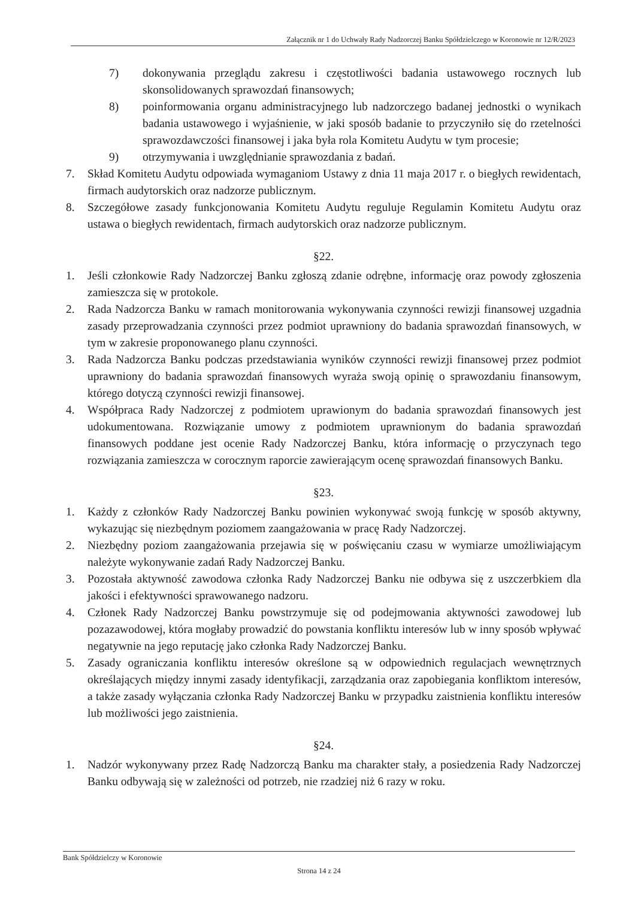Załącznik nr 1 do Uchwały Rady Nadzorczej Banku Spółdzielczego w Koronowie nr 12/R/2023
7) dokonywania przeglądu zakresu i częstotliwości badania ustawowego rocznych lub skonsolidowanych sprawozdań finansowych;
8) poinformowania organu administracyjnego lub nadzorczego badanej jednostki o wynikach badania ustawowego i wyjaśnienie, w jaki sposób badanie to przyczyniło się do rzetelności sprawozdawczości finansowej i jaka była rola Komitetu Audytu w tym procesie;
9) otrzymywania i uwzględnianie sprawozdania z badań.
7. Skład Komitetu Audytu odpowiada wymaganiom Ustawy z dnia 11 maja 2017 r. o biegłych rewidentach, firmach audytorskich oraz nadzorze publicznym.
8. Szczegółowe zasady funkcjonowania Komitetu Audytu reguluje Regulamin Komitetu Audytu oraz ustawa o biegłych rewidentach, firmach audytorskich oraz nadzorze publicznym.
§22.
1. Jeśli członkowie Rady Nadzorczej Banku zgłoszą zdanie odrębne, informację oraz powody zgłoszenia zamieszcza się w protokole.
2. Rada Nadzorcza Banku w ramach monitorowania wykonywania czynności rewizji finansowej uzgadnia zasady przeprowadzania czynności przez podmiot uprawniony do badania sprawozdań finansowych, w tym w zakresie proponowanego planu czynności.
3. Rada Nadzorcza Banku podczas przedstawiania wyników czynności rewizji finansowej przez podmiot uprawniony do badania sprawozdań finansowych wyraża swoją opinię o sprawozdaniu finansowym, którego dotyczą czynności rewizji finansowej.
4. Współpraca Rady Nadzorczej z podmiotem uprawionym do badania sprawozdań finansowych jest udokumentowana. Rozwiązanie umowy z podmiotem uprawnionym do badania sprawozdań finansowych poddane jest ocenie Rady Nadzorczej Banku, która informację o przyczynach tego rozwiązania zamieszcza w corocznym raporcie zawierającym ocenę sprawozdań finansowych Banku.
§23.
1. Każdy z członków Rady Nadzorczej Banku powinien wykonywać swoją funkcję w sposób aktywny, wykazując się niezbędnym poziomem zaangażowania w pracę Rady Nadzorczej.
2. Niezbędny poziom zaangażowania przejawia się w poświęcaniu czasu w wymiarze umożliwiającym należyte wykonywanie zadań Rady Nadzorczej Banku.
3. Pozostała aktywność zawodowa członka Rady Nadzorczej Banku nie odbywa się z uszczerbkiem dla jakości i efektywności sprawowanego nadzoru.
4. Członek Rady Nadzorczej Banku powstrzymuje się od podejmowania aktywności zawodowej lub pozazawodowej, która mogłaby prowadzić do powstania konfliktu interesów lub w inny sposób wpływać negatywnie na jego reputację jako członka Rady Nadzorczej Banku.
5. Zasady ograniczania konfliktu interesów określone są w odpowiednich regulacjach wewnętrznych określających między innymi zasady identyfikacji, zarządzania oraz zapobiegania konfliktom interesów, a także zasady wyłączania członka Rady Nadzorczej Banku w przypadku zaistnienia konfliktu interesów lub możliwości jego zaistnienia.
§24.
1. Nadzór wykonywany przez Radę Nadzorczą Banku ma charakter stały, a posiedzenia Rady Nadzorczej Banku odbywają się w zależności od potrzeb, nie rzadziej niż 6 razy w roku.
Bank Spółdzielczy w Koronowie
Strona 14 z 24